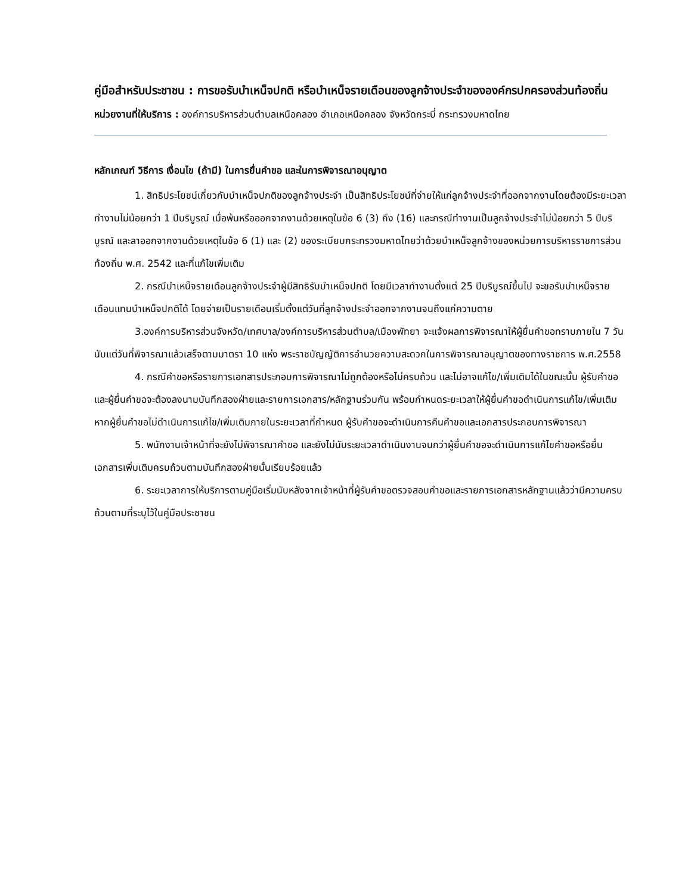คู่มือสำหรับประชาชน : การขอรับบำเหน็จปกติ หรือบำเหน็จรายเดือนของลูกจ้างประจำขององค์กรปกครองส่วนท้องถิ่น
หน่วยงานที่ให้บริการ : องค์การบริหารส่วนตำบลเหนือคลอง อำเภอเหนือคลอง จังหวัดกระบี่ กระทรวงมหาดไทย
หลักเกณฑ์ วิธีการ เงื่อนไข (ถ้ามี) ในการยื่นคำขอ และในการพิจารณาอนุญาต
1. สิทธิประโยชน์เกี่ยวกับบำเหน็จปกติของลูกจ้างประจำ เป็นสิทธิประโยชน์ที่จ่ายให้แก่ลูกจ้างประจำที่ออกจากงานโดยต้องมีระยะเวลาทำงานไม่น้อยกว่า 1 ปีบริบูรณ์ เมื่อพ้นหรือออกจากงานด้วยเหตุในข้อ 6 (3) ถึง (16) และกรณีทำงานเป็นลูกจ้างประจำไม่น้อยกว่า 5 ปีบริบูรณ์ และลาออกจากงานด้วยเหตุในข้อ 6 (1) และ (2) ของระเบียบกระทรวงมหาดไทยว่าด้วยบำเหน็จลูกจ้างของหน่วยการบริหารราชการส่วนท้องถิ่น พ.ศ. 2542 และที่แก้ไขเพิ่มเติม
2. กรณีบำเหน็จรายเดือนลูกจ้างประจำผู้มีสิทธิรับบำเหน็จปกติ โดยมีเวลาทำงานตั้งแต่ 25 ปีบริบูรณ์ขึ้นไป จะขอรับบำเหน็จรายเดือนแทนบำเหน็จปกติได้ โดยจ่ายเป็นรายเดือนเริ่มตั้งแต่วันที่ลูกจ้างประจำออกจากงานจนถึงแก่ความตาย
3.องค์การบริหารส่วนจังหวัด/เทศบาล/องค์การบริหารส่วนตำบล/เมืองพัทยา จะแจ้งผลการพิจารณาให้ผู้ยื่นคำขอทราบภายใน 7 วัน นับแต่วันที่พิจารณาแล้วเสร็จตามมาตรา 10 แห่ง พระราชบัญญัติการอำนวยความสะดวกในการพิจารณาอนุญาตของทางราชการ พ.ศ.2558
4. กรณีคำขอหรือรายการเอกสารประกอบการพิจารณาไม่ถูกต้องหรือไม่ครบถ้วน และไม่อาจแก้ไข/เพิ่มเติมได้ในขณะนั้น ผู้รับคำขอและผู้ยื่นคำขอจะต้องลงนามบันทึกสองฝ่ายและรายการเอกสาร/หลักฐานร่วมกัน พร้อมกำหนดระยะเวลาให้ผู้ยื่นคำขอดำเนินการแก้ไข/เพิ่มเติม หากผู้ยื่นคำขอไม่ดำเนินการแก้ไข/เพิ่มเติมภายในระยะเวลาที่กำหนด ผู้รับคำขอจะดำเนินการคืนคำขอและเอกสารประกอบการพิจารณา
5. พนักงานเจ้าหน้าที่จะยังไม่พิจารณาคำขอ และยังไม่นับระยะเวลาดำเนินงานจนกว่าผู้ยื่นคำขอจะดำเนินการแก้ไขคำขอหรือยื่นเอกสารเพิ่มเติมครบถ้วนตามบันทึกสองฝ่ายนั้นเรียบร้อยแล้ว
6. ระยะเวลาการให้บริการตามคู่มือเริ่มนับหลังจากเจ้าหน้าที่ผู้รับคำขอตรวจสอบคำขอและรายการเอกสารหลักฐานแล้วว่ามีความครบถ้วนตามที่ระบุไว้ในคู่มือประชาชน